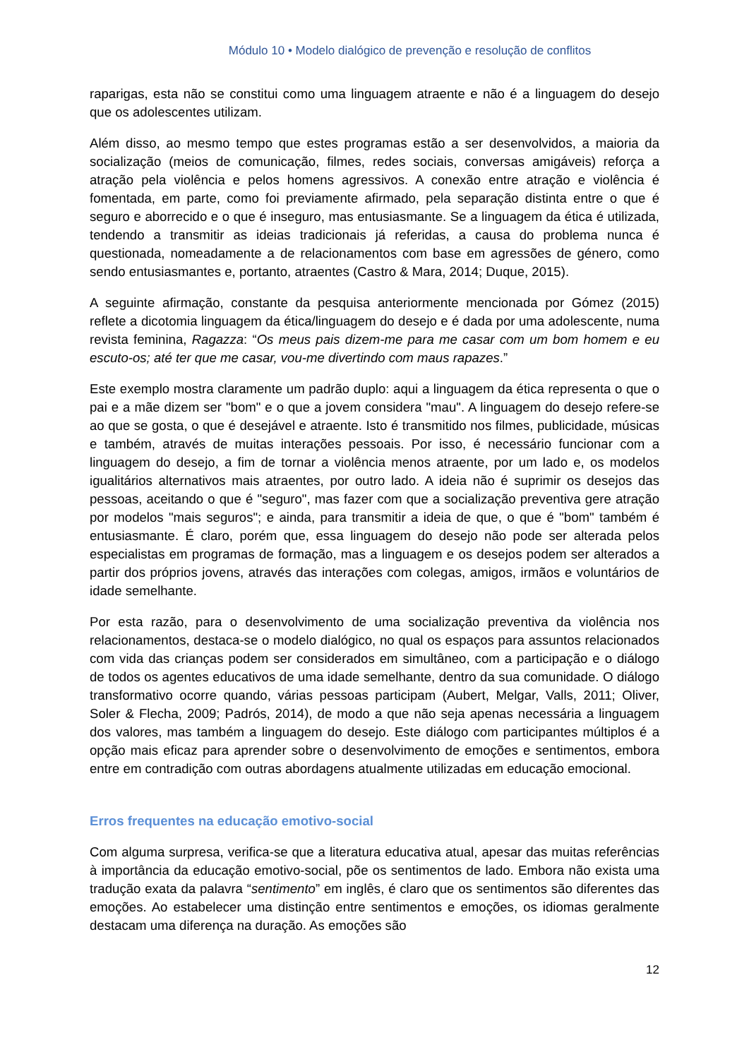Módulo 10 • Modelo dialógico de prevenção e resolução de conflitos
raparigas, esta não se constitui como uma linguagem atraente e não é a linguagem do desejo que os adolescentes utilizam.
Além disso, ao mesmo tempo que estes programas estão a ser desenvolvidos, a maioria da socialização (meios de comunicação, filmes, redes sociais, conversas amigáveis) reforça a atração pela violência e pelos homens agressivos. A conexão entre atração e violência é fomentada, em parte, como foi previamente afirmado, pela separação distinta entre o que é seguro e aborrecido e o que é inseguro, mas entusiasmante. Se a linguagem da ética é utilizada, tendendo a transmitir as ideias tradicionais já referidas, a causa do problema nunca é questionada, nomeadamente a de relacionamentos com base em agressões de género, como sendo entusiasmantes e, portanto, atraentes (Castro & Mara, 2014; Duque, 2015).
A seguinte afirmação, constante da pesquisa anteriormente mencionada por Gómez (2015) reflete a dicotomia linguagem da ética/linguagem do desejo e é dada por uma adolescente, numa revista feminina, Ragazza: “Os meus pais dizem-me para me casar com um bom homem e eu escuto-os; até ter que me casar, vou-me divertindo com maus rapazes.”
Este exemplo mostra claramente um padrão duplo: aqui a linguagem da ética representa o que o pai e a mãe dizem ser "bom" e o que a jovem considera "mau". A linguagem do desejo refere-se ao que se gosta, o que é desejável e atraente. Isto é transmitido nos filmes, publicidade, músicas e também, através de muitas interações pessoais. Por isso, é necessário funcionar com a linguagem do desejo, a fim de tornar a violência menos atraente, por um lado e, os modelos igualitários alternativos mais atraentes, por outro lado. A ideia não é suprimir os desejos das pessoas, aceitando o que é "seguro", mas fazer com que a socialização preventiva gere atração por modelos "mais seguros"; e ainda, para transmitir a ideia de que, o que é "bom" também é entusiasmante. É claro, porém que, essa linguagem do desejo não pode ser alterada pelos especialistas em programas de formação, mas a linguagem e os desejos podem ser alterados a partir dos próprios jovens, através das interações com colegas, amigos, irmãos e voluntários de idade semelhante.
Por esta razão, para o desenvolvimento de uma socialização preventiva da violência nos relacionamentos, destaca-se o modelo dialógico, no qual os espaços para assuntos relacionados com vida das crianças podem ser considerados em simultâneo, com a participação e o diálogo de todos os agentes educativos de uma idade semelhante, dentro da sua comunidade. O diálogo transformativo ocorre quando, várias pessoas participam (Aubert, Melgar, Valls, 2011; Oliver, Soler & Flecha, 2009; Padrós, 2014), de modo a que não seja apenas necessária a linguagem dos valores, mas também a linguagem do desejo. Este diálogo com participantes múltiplos é a opção mais eficaz para aprender sobre o desenvolvimento de emoções e sentimentos, embora entre em contradição com outras abordagens atualmente utilizadas em educação emocional.
Erros frequentes na educação emotivo-social
Com alguma surpresa, verifica-se que a literatura educativa atual, apesar das muitas referências à importância da educação emotivo-social, põe os sentimentos de lado. Embora não exista uma tradução exata da palavra “sentimento” em inglês, é claro que os sentimentos são diferentes das emoções. Ao estabelecer uma distinção entre sentimentos e emoções, os idiomas geralmente destacam uma diferença na duração. As emoções são
12